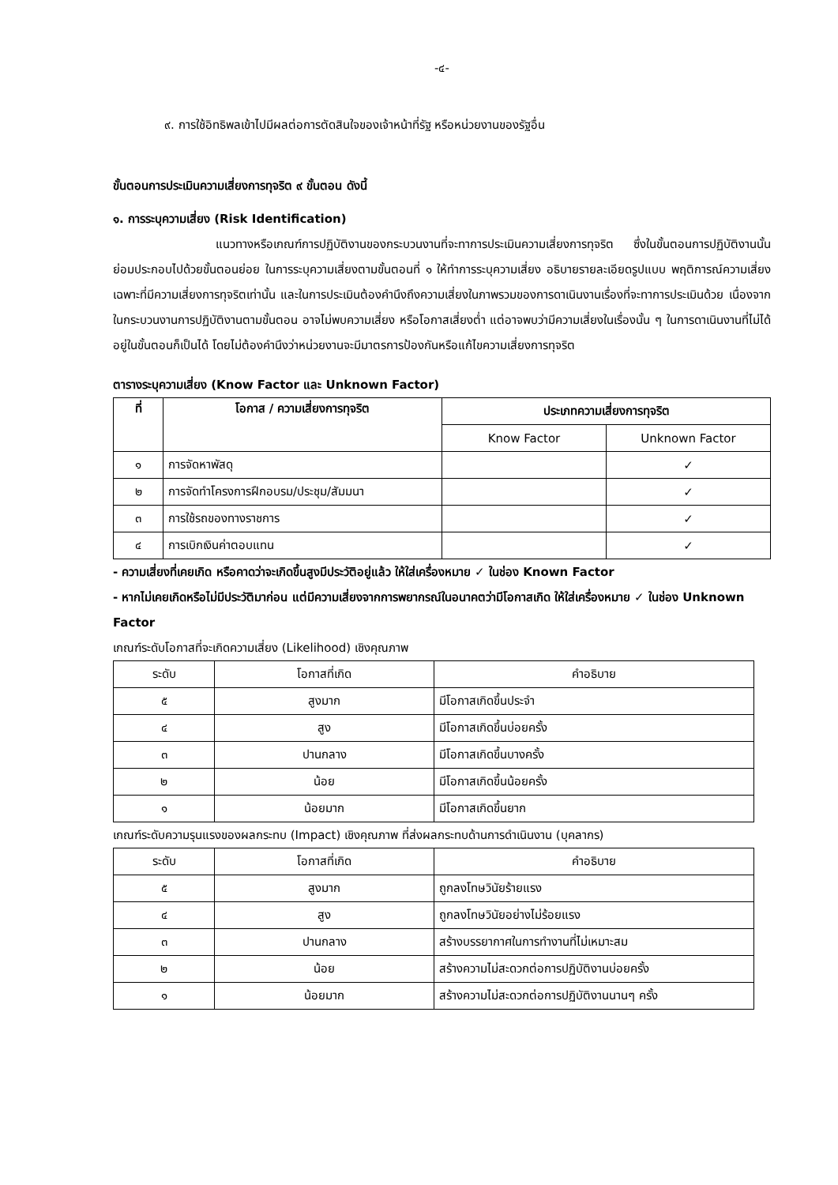-๔-
๙. การใช้อิทธิพลเข้าไปมีผลต่อการตัดสินใจของเจ้าหน้าที่รัฐ หรือหน่วยงานของรัฐอื่น
ขั้นตอนการประเมินความเสี่ยงการทุจริต ๙ ขั้นตอน ดังนี้
๑. การระบุความเสี่ยง (Risk Identification)
แนวทางหรือเกณฑ์การปฏิบัติงานของกระบวนงานที่จะทาการประเมินความเสี่ยงการทุจริต ซึ่งในขั้นตอนการปฏิบัติงานนั้น ย่อมประกอบไปด้วยขั้นตอนย่อย ในการระบุความเสี่ยงตามขั้นตอนที่ ๑ ให้ทำการระบุความเสี่ยง อธิบายรายละเอียดรูปแบบ พฤติการณ์ความเสี่ยงเฉพาะที่มีความเสี่ยงการทุจริตเท่านั้น และในการประเมินต้องคำนึงถึงความเสี่ยงในภาพรวมของการดาเนินงานเรื่องที่จะทาการประเมินด้วย เนื่องจากในกระบวนงานการปฏิบัติงานตามขั้นตอน อาจไม่พบความเสี่ยง หรือโอกาสเสี่ยงต่ำ แต่อาจพบว่ามีความเสี่ยงในเรื่องนั้น ๆ ในการดาเนินงานที่ไม่ได้อยู่ในขั้นตอนก็เป็นได้ โดยไม่ต้องคำนึงว่าหน่วยงานจะมีมาตรการป้องกันหรือแก้ไขความเสี่ยงการทุจริต
ตารางระบุความเสี่ยง (Know Factor และ Unknown Factor)
| ที่ | โอกาส / ความเสี่ยงการทุจริต | ประเภทความเสี่ยงการทุจริต | |
| --- | --- | --- | --- |
| | | Know Factor | Unknown Factor |
| ๑ | การจัดหาพัสดุ | | ✓ |
| ๒ | การจัดทำโครงการฝึกอบรม/ประชุม/สัมมนา | | ✓ |
| ๓ | การใช้รถของทางราชการ | | ✓ |
| ๔ | การเบิกเงินค่าตอบแทน | | ✓ |
- ความเสี่ยงที่เคยเกิด หรือคาดว่าจะเกิดขึ้นสูงมีประวัติอยู่แล้ว ให้ใส่เครื่องหมาย ✓ ในช่อง Known Factor
- หากไม่เคยเกิดหรือไม่มีประวัติมาก่อน แต่มีความเสี่ยงจากการพยากรณ์ในอนาคตว่ามีโอกาสเกิด ให้ใส่เครื่องหมาย ✓ ในช่อง Unknown Factor
เกณฑ์ระดับโอกาสที่จะเกิดความเสี่ยง (Likelihood) เชิงคุณภาพ
| ระดับ | โอกาสที่เกิด | คำอธิบาย |
| ๕ | สูงมาก | มีโอกาสเกิดขึ้นประจำ |
| ๔ | สูง | มีโอกาสเกิดขึ้นบ่อยครั้ง |
| ๓ | ปานกลาง | มีโอกาสเกิดขึ้นบางครั้ง |
| ๒ | น้อย | มีโอกาสเกิดขึ้นน้อยครั้ง |
| ๑ | น้อยมาก | มีโอกาสเกิดขึ้นยาก |
เกณฑ์ระดับความรุนแรงของผลกระทบ (Impact) เชิงคุณภาพ ที่ส่งผลกระทบด้านการดำเนินงาน (บุคลากร)
| ระดับ | โอกาสที่เกิด | คำอธิบาย |
| ๕ | สูงมาก | ถูกลงโทษวินัยร้ายแรง |
| ๔ | สูง | ถูกลงโทษวินัยอย่างไม่ร้อยแรง |
| ๓ | ปานกลาง | สร้างบรรยากาศในการทำงานที่ไม่เหมาะสม |
| ๒ | น้อย | สร้างความไม่สะดวกต่อการปฏิบัติงานบ่อยครั้ง |
| ๑ | น้อยมาก | สร้างความไม่สะดวกต่อการปฏิบัติงานนานๆ ครั้ง |